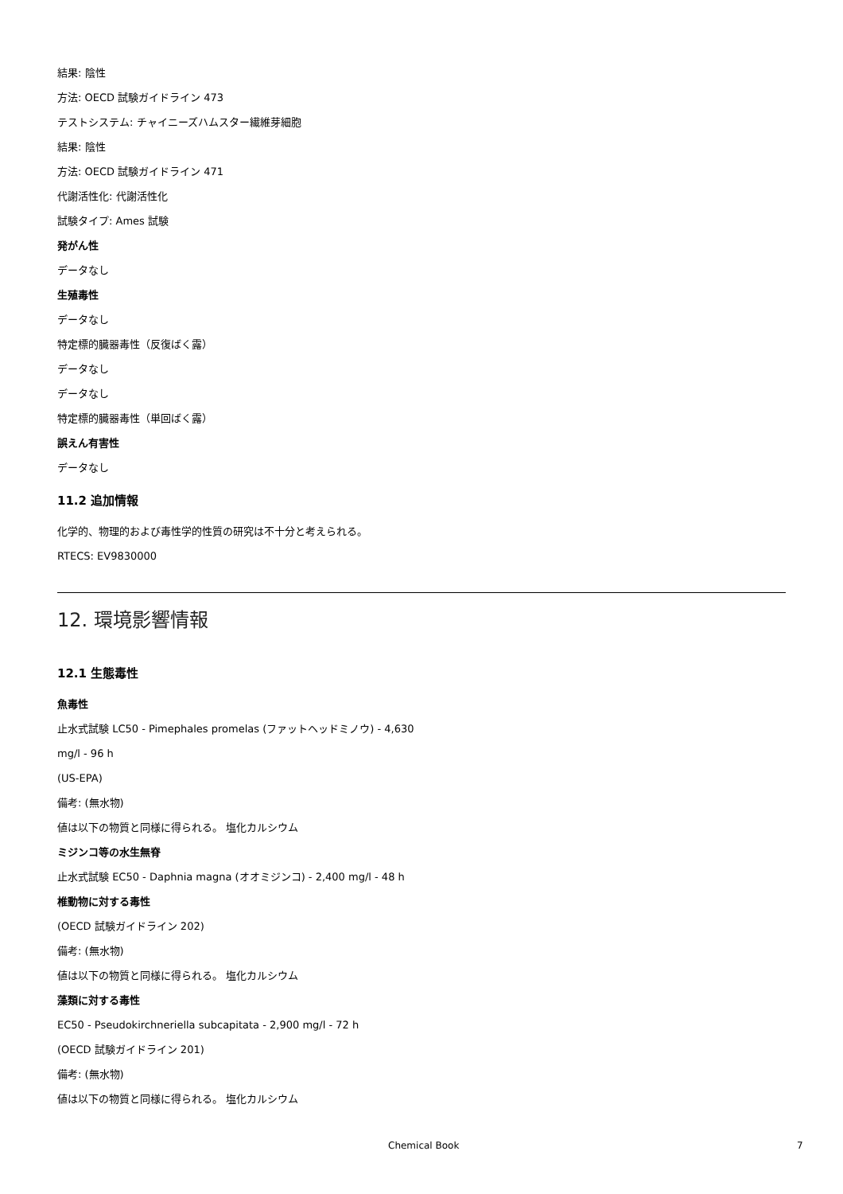結果: 陰性
方法: OECD 試験ガイドライン 473
テストシステム: チャイニーズハムスター繊維芽細胞
結果: 陰性
方法: OECD 試験ガイドライン 471
代謝活性化: 代謝活性化
試験タイプ: Ames 試験
発がん性
データなし
生殖毒性
データなし
特定標的臓器毒性（反復ばく露）
データなし
データなし
特定標的臓器毒性（単回ばく露）
誤えん有害性
データなし
11.2 追加情報
化学的、物理的および毒性学的性質の研究は不十分と考えられる。
RTECS: EV9830000
12. 環境影響情報
12.1 生態毒性
魚毒性
止水式試験 LC50 - Pimephales promelas (ファットヘッドミノウ) - 4,630
mg/l - 96 h
(US-EPA)
備考: (無水物)
値は以下の物質と同様に得られる。 塩化カルシウム
ミジンコ等の水生無脊
止水式試験 EC50 - Daphnia magna (オオミジンコ) - 2,400 mg/l - 48 h
椎動物に対する毒性
(OECD 試験ガイドライン 202)
備考: (無水物)
値は以下の物質と同様に得られる。 塩化カルシウム
藻類に対する毒性
EC50 - Pseudokirchneriella subcapitata - 2,900 mg/l - 72 h
(OECD 試験ガイドライン 201)
備考: (無水物)
値は以下の物質と同様に得られる。 塩化カルシウム
Chemical Book 7